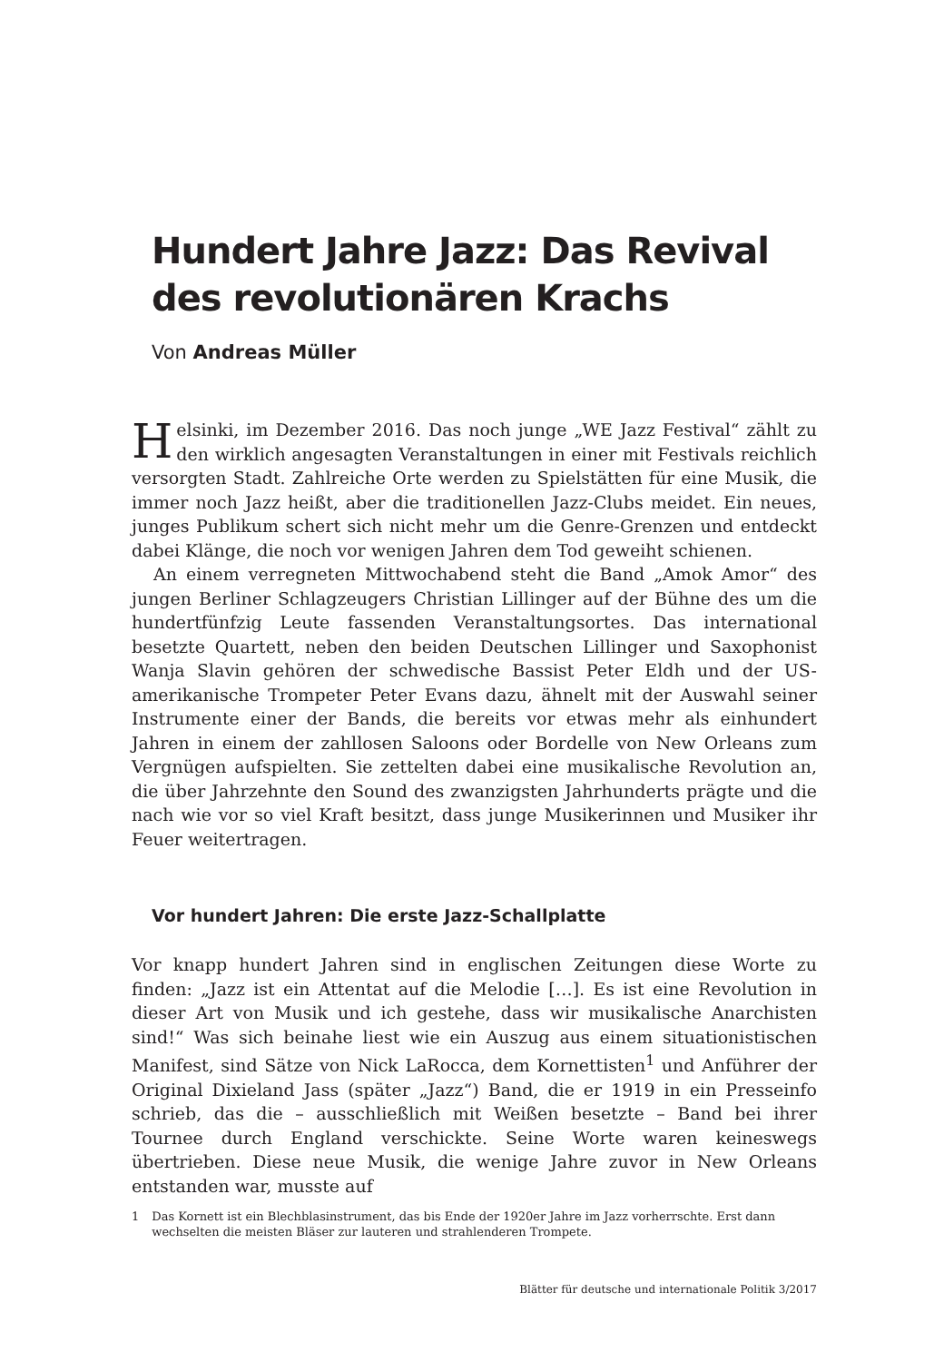Hundert Jahre Jazz: Das Revival des revolutionären Krachs
Von Andreas Müller
Helsinki, im Dezember 2016. Das noch junge „WE Jazz Festival“ zählt zu den wirklich angesagten Veranstaltungen in einer mit Festivals reichlich versorgten Stadt. Zahlreiche Orte werden zu Spielstätten für eine Musik, die immer noch Jazz heißt, aber die traditionellen Jazz-Clubs meidet. Ein neues, junges Publikum schert sich nicht mehr um die Genre-Grenzen und entdeckt dabei Klänge, die noch vor wenigen Jahren dem Tod geweiht schienen.
An einem verregneten Mittwochabend steht die Band „Amok Amor“ des jungen Berliner Schlagzeugers Christian Lillinger auf der Bühne des um die hundertfünfzig Leute fassenden Veranstaltungsortes. Das international besetzte Quartett, neben den beiden Deutschen Lillinger und Saxophonist Wanja Slavin gehören der schwedische Bassist Peter Eldh und der US-amerikanische Trompeter Peter Evans dazu, ähnelt mit der Auswahl seiner Instrumente einer der Bands, die bereits vor etwas mehr als einhundert Jahren in einem der zahllosen Saloons oder Bordelle von New Orleans zum Vergnügen aufspielten. Sie zettelten dabei eine musikalische Revolution an, die über Jahrzehnte den Sound des zwanzigsten Jahrhunderts prägte und die nach wie vor so viel Kraft besitzt, dass junge Musikerinnen und Musiker ihr Feuer weitertragen.
Vor hundert Jahren: Die erste Jazz-Schallplatte
Vor knapp hundert Jahren sind in englischen Zeitungen diese Worte zu finden: „Jazz ist ein Attentat auf die Melodie […]. Es ist eine Revolution in dieser Art von Musik und ich gestehe, dass wir musikalische Anarchisten sind!“ Was sich beinahe liest wie ein Auszug aus einem situationistischen Manifest, sind Sätze von Nick LaRocca, dem Kornettisten<sup>1</sup> und Anführer der Original Dixieland Jass (später „Jazz“) Band, die er 1919 in ein Presseinfo schrieb, das die – ausschließlich mit Weißen besetzte – Band bei ihrer Tournee durch England verschickte. Seine Worte waren keineswegs übertrieben. Diese neue Musik, die wenige Jahre zuvor in New Orleans entstanden war, musste auf
1 Das Kornett ist ein Blechblasinstrument, das bis Ende der 1920er Jahre im Jazz vorherrschte. Erst dann wechselten die meisten Bläser zur lauteren und strahlenderen Trompete.
Blätter für deutsche und internationale Politik 3/2017